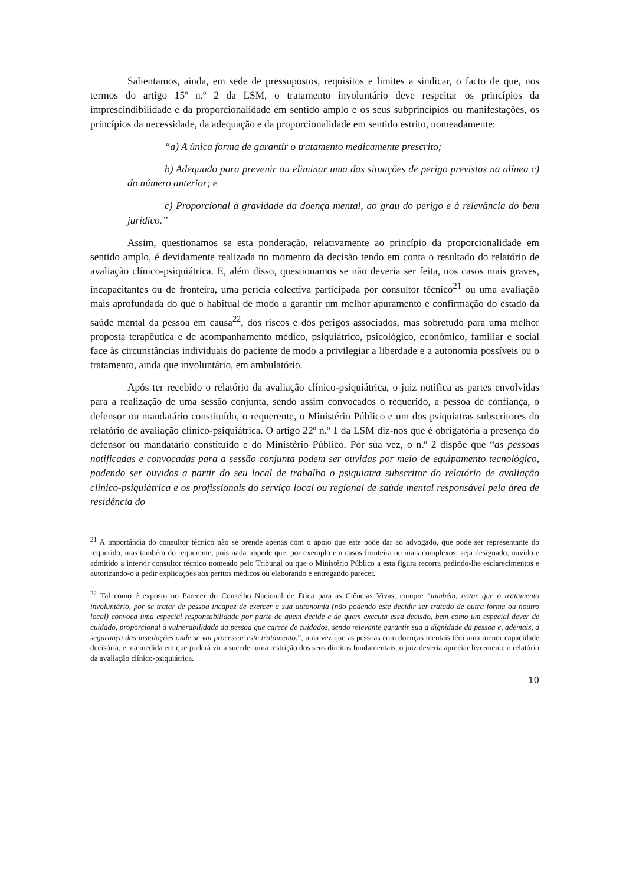Salientamos, ainda, em sede de pressupostos, requisitos e limites a sindicar, o facto de que, nos termos do artigo 15º n.º 2 da LSM, o tratamento involuntário deve respeitar os princípios da imprescindibilidade e da proporcionalidade em sentido amplo e os seus subprincípios ou manifestações, os princípios da necessidade, da adequação e da proporcionalidade em sentido estrito, nomeadamente:
“a) A única forma de garantir o tratamento medicamente prescrito;
b) Adequado para prevenir ou eliminar uma das situações de perigo previstas na alínea c) do número anterior; e
c) Proporcional à gravidade da doença mental, ao grau do perigo e à relevância do bem jurídico.”
Assim, questionamos se esta ponderação, relativamente ao princípio da proporcionalidade em sentido amplo, é devidamente realizada no momento da decisão tendo em conta o resultado do relatório de avaliação clínico-psiquiátrica. E, além disso, questionamos se não deveria ser feita, nos casos mais graves, incapacitantes ou de fronteira, uma perícia colectiva participada por consultor técnico<sup>21</sup> ou uma avaliação mais aprofundada do que o habitual de modo a garantir um melhor apuramento e confirmação do estado da saúde mental da pessoa em causa<sup>22</sup>, dos riscos e dos perigos associados, mas sobretudo para uma melhor proposta terapêutica e de acompanhamento médico, psiquiátrico, psicológico, económico, familiar e social face às circunstâncias individuais do paciente de modo a privilegiar a liberdade e a autonomia possíveis ou o tratamento, ainda que involuntário, em ambulatório.
Após ter recebido o relatório da avaliação clínico-psiquiátrica, o juiz notifica as partes envolvidas para a realização de uma sessão conjunta, sendo assim convocados o requerido, a pessoa de confiança, o defensor ou mandatário constituído, o requerente, o Ministério Público e um dos psiquiatras subscritores do relatório de avaliação clínico-psiquiátrica. O artigo 22º n.º 1 da LSM diz-nos que é obrigatória a presença do defensor ou mandatário constituído e do Ministério Público. Por sua vez, o n.º 2 dispõe que “as pessoas notificadas e convocadas para a sessão conjunta podem ser ouvidas por meio de equipamento tecnológico, podendo ser ouvidos a partir do seu local de trabalho o psiquiatra subscritor do relatório de avaliação clínico-psiquiátrica e os profissionais do serviço local ou regional de saúde mental responsável pela área de residência do
<sup>21</sup> A importância do consultor técnico não se prende apenas com o apoio que este pode dar ao advogado, que pode ser representante do requerido, mas também do requerente, pois nada impede que, por exemplo em casos fronteira ou mais complexos, seja designado, ouvido e admitido a intervir consultor técnico nomeado pelo Tribunal ou que o Ministério Público a esta figura recorra pedindo-lhe esclarecimentos e autorizando-o a pedir explicações aos peritos médicos ou elaborando e entregando parecer.
<sup>22</sup> Tal como é exposto no Parecer do Conselho Nacional de Ética para as Ciências Vivas, cumpre “também, notar que o tratamento involuntário, por se tratar de pessoa incapaz de exercer a sua autonomia (não podendo este decidir ser tratado de outra forma ou noutro local) convoca uma especial responsabilidade por parte de quem decide e de quem executa essa decisão, bem como um especial dever de cuidado, proporcional à vulnerabilidade da pessoa que carece de cuidados, sendo relevante garantir sua a dignidade da pessoa e, ademais, a segurança das instalações onde se vai processar este tratamento.”, uma vez que as pessoas com doenças mentais têm uma menor capacidade decisória, e, na medida em que poderá vir a suceder uma restrição dos seus direitos fundamentais, o juiz deveria apreciar livremente o relatório da avaliação clínico-psiquiátrica.
10